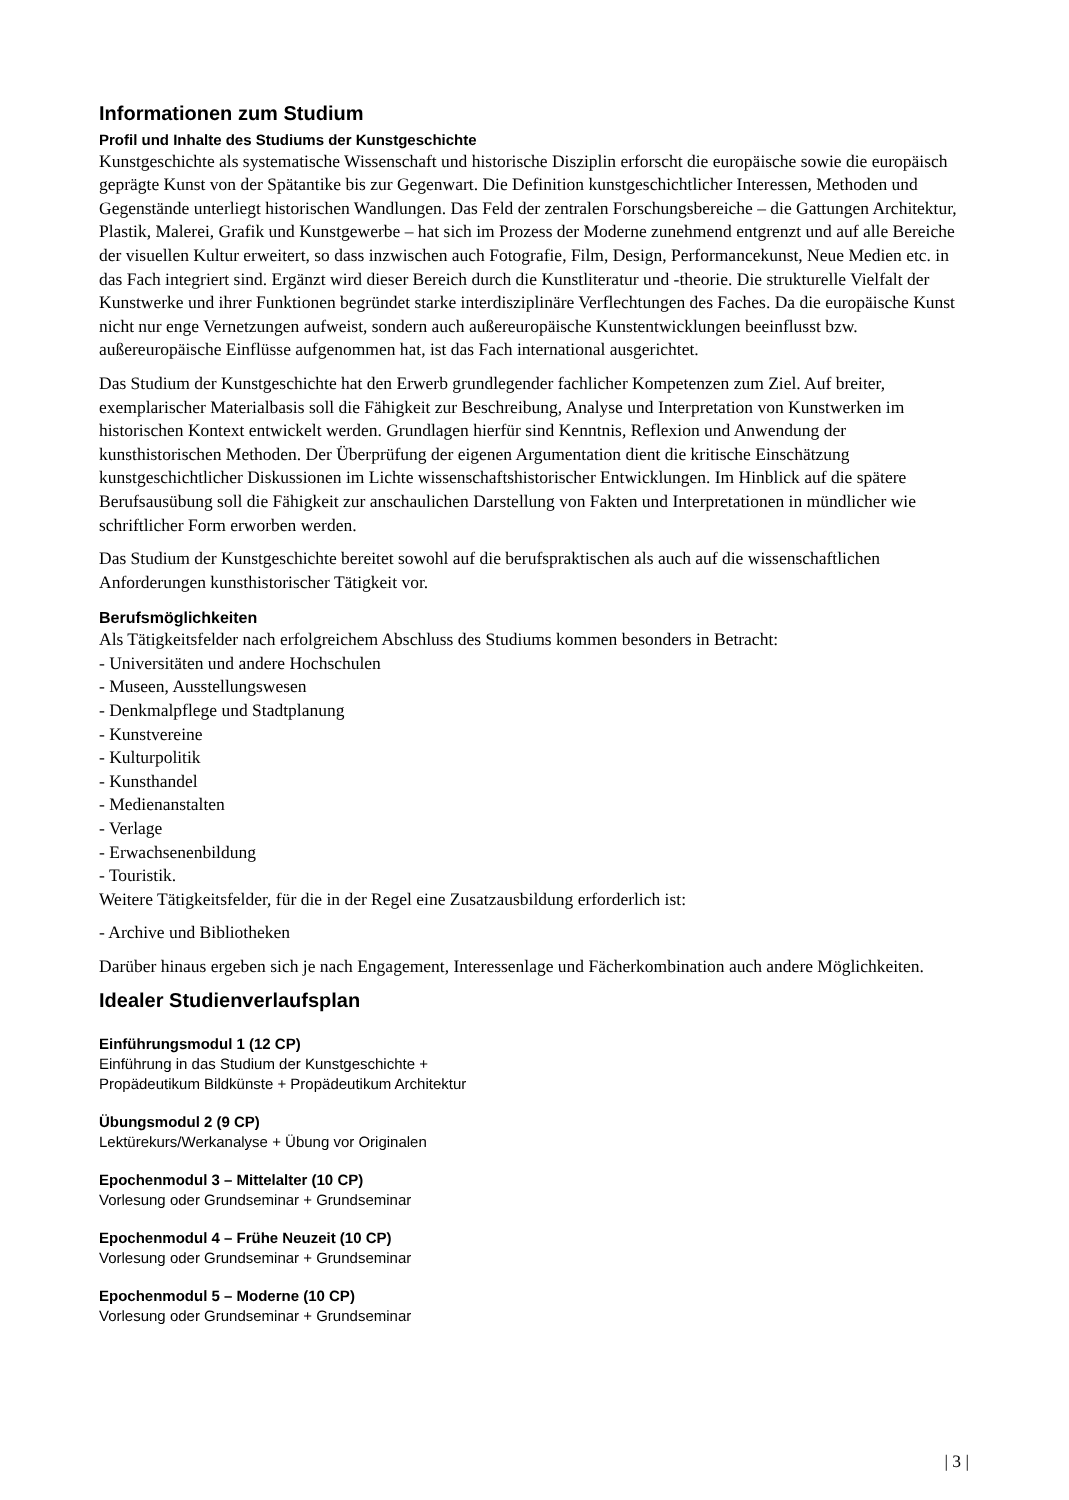Informationen zum Studium
Profil und Inhalte des Studiums der Kunstgeschichte
Kunstgeschichte als systematische Wissenschaft und historische Disziplin erforscht die europäische sowie die europäisch geprägte Kunst von der Spätantike bis zur Gegenwart. Die Definition kunstgeschichtlicher Interessen, Methoden und Gegenstände unterliegt historischen Wandlungen. Das Feld der zentralen Forschungsbereiche – die Gattungen Architektur, Plastik, Malerei, Grafik und Kunstgewerbe – hat sich im Prozess der Moderne zunehmend entgrenzt und auf alle Bereiche der visuellen Kultur erweitert, so dass inzwischen auch Fotografie, Film, Design, Performancekunst, Neue Medien etc. in das Fach integriert sind. Ergänzt wird dieser Bereich durch die Kunstliteratur und -theorie. Die strukturelle Vielfalt der Kunstwerke und ihrer Funktionen begründet starke interdisziplinäre Verflechtungen des Faches. Da die europäische Kunst nicht nur enge Vernetzungen aufweist, sondern auch außereuropäische Kunstentwicklungen beeinflusst bzw. außereuropäische Einflüsse aufgenommen hat, ist das Fach international ausgerichtet.
Das Studium der Kunstgeschichte hat den Erwerb grundlegender fachlicher Kompetenzen zum Ziel. Auf breiter, exemplarischer Materialbasis soll die Fähigkeit zur Beschreibung, Analyse und Interpretation von Kunstwerken im historischen Kontext entwickelt werden. Grundlagen hierfür sind Kenntnis, Reflexion und Anwendung der kunsthistorischen Methoden. Der Überprüfung der eigenen Argumentation dient die kritische Einschätzung kunstgeschichtlicher Diskussionen im Lichte wissenschaftshistorischer Entwicklungen. Im Hinblick auf die spätere Berufsausübung soll die Fähigkeit zur anschaulichen Darstellung von Fakten und Interpretationen in mündlicher wie schriftlicher Form erworben werden.
Das Studium der Kunstgeschichte bereitet sowohl auf die berufspraktischen als auch auf die wissenschaftlichen Anforderungen kunsthistorischer Tätigkeit vor.
Berufsmöglichkeiten
Als Tätigkeitsfelder nach erfolgreichem Abschluss des Studiums kommen besonders in Betracht:
- Universitäten und andere Hochschulen
- Museen, Ausstellungswesen
- Denkmalpflege und Stadtplanung
- Kunstvereine
- Kulturpolitik
- Kunsthandel
- Medienanstalten
- Verlage
- Erwachsenenbildung
- Touristik.
Weitere Tätigkeitsfelder, für die in der Regel eine Zusatzausbildung erforderlich ist:
- Archive und Bibliotheken
Darüber hinaus ergeben sich je nach Engagement, Interessenlage und Fächerkombination auch andere Möglichkeiten.
Idealer Studienverlaufsplan
Einführungsmodul 1 (12 CP)
Einführung in das Studium der Kunstgeschichte +
Propädeutikum Bildkünste + Propädeutikum Architektur
Übungsmodul 2 (9 CP)
Lektürekurs/Werkanalyse + Übung vor Originalen
Epochenmodul 3 – Mittelalter (10 CP)
Vorlesung oder Grundseminar + Grundseminar
Epochenmodul 4 – Frühe Neuzeit (10 CP)
Vorlesung oder Grundseminar + Grundseminar
Epochenmodul 5 – Moderne (10 CP)
Vorlesung oder Grundseminar + Grundseminar
| 3 |